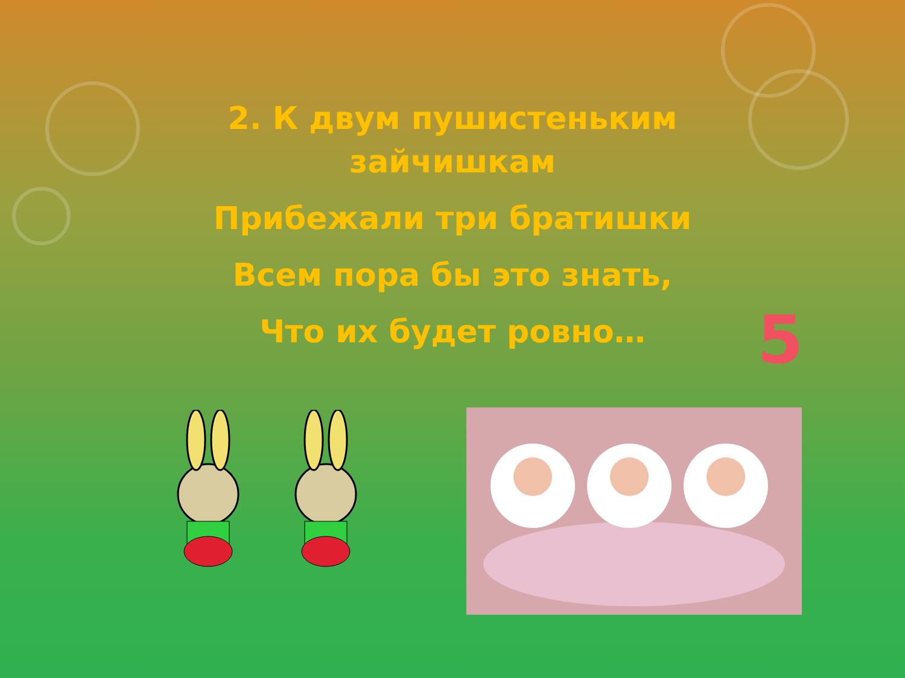2. К двум пушистеньким
зайчишкам
Прибежали три братишки
Всем пора бы это знать,
Что их будет ровно…
5